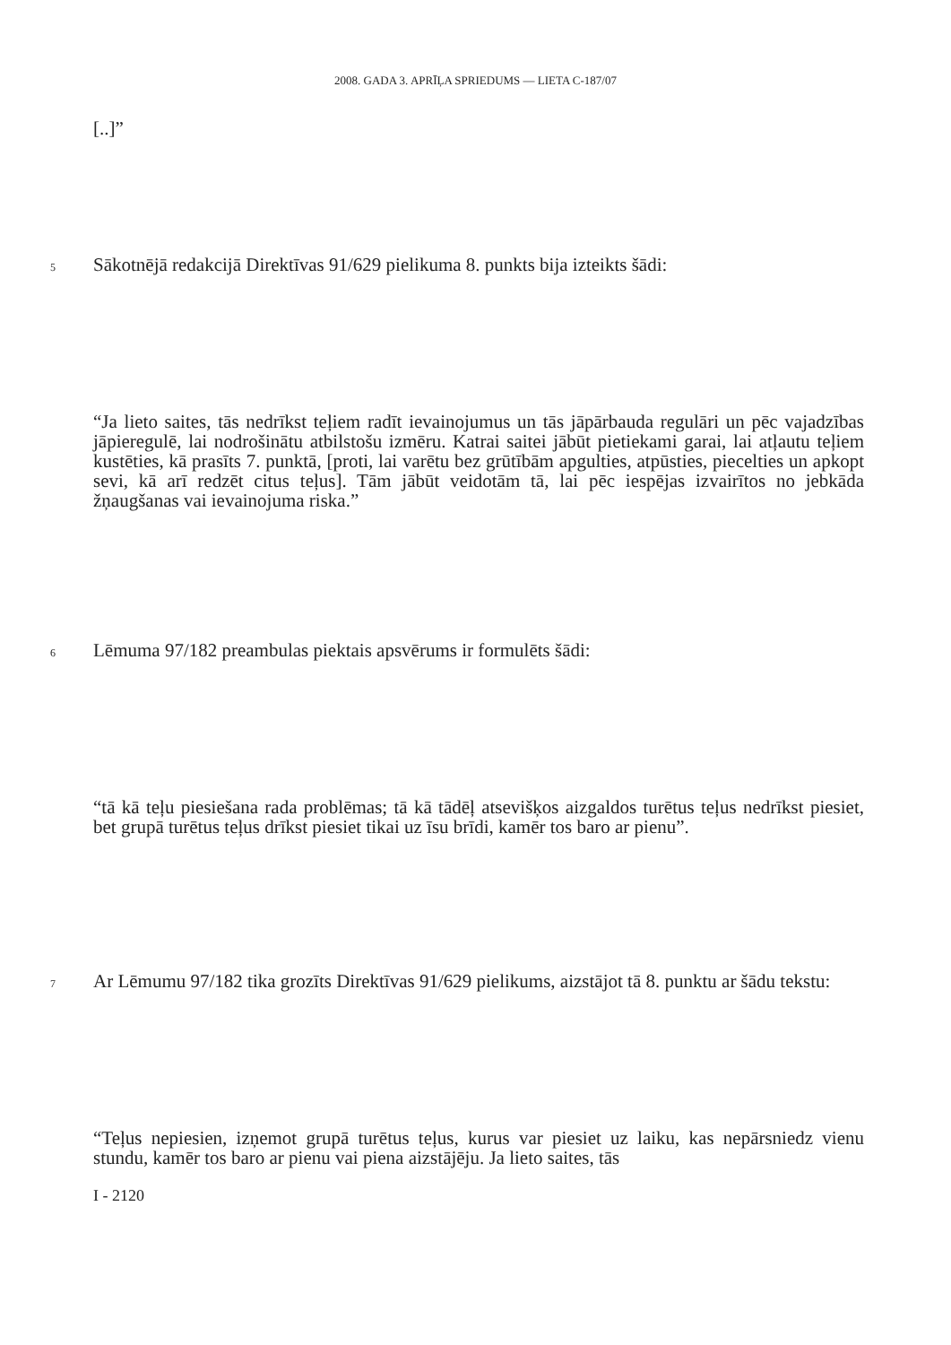2008. GADA 3. APRĪĻA SPRIEDUMS — LIETA C-187/07
[..]”
5 Sākotnējā redakcijā Direktīvas 91/629 pielikuma 8. punkts bija izteikts šādi:
“Ja lieto saites, tās nedrīkst teļiem radīt ievainojumus un tās jāpārbauda regulāri un pēc vajadzības jāpieregulē, lai nodrošinātu atbilstošu izmēru. Katrai saitei jābūt pietiekami garai, lai atļautu teļiem kustēties, kā prasīts 7. punktā, [proti, lai varētu bez grūtībām apgulties, atpūsties, piecelties un apkopt sevi, kā arī redzēt citus teļus]. Tām jābūt veidotām tā, lai pēc iespējas izvairītos no jebkāda žņaugšanas vai ievainojuma riska.”
6 Lēmuma 97/182 preambulas piektais apsvērums ir formulēts šādi:
“tā kā teļu piesiešana rada problēmas; tā kā tādēļ atsevišķos aizgaldos turētus teļus nedrīkst piesiet, bet grupā turētus teļus drīkst piesiet tikai uz īsu brīdi, kamēr tos baro ar pienu”.
7 Ar Lēmumu 97/182 tika grozīts Direktīvas 91/629 pielikums, aizstājot tā 8. punktu ar šādu tekstu:
“Teļus nepiesien, izņemot grupā turētus teļus, kurus var piesiet uz laiku, kas nepārsniedz vienu stundu, kamēr tos baro ar pienu vai piena aizstājēju. Ja lieto saites, tās
I - 2120